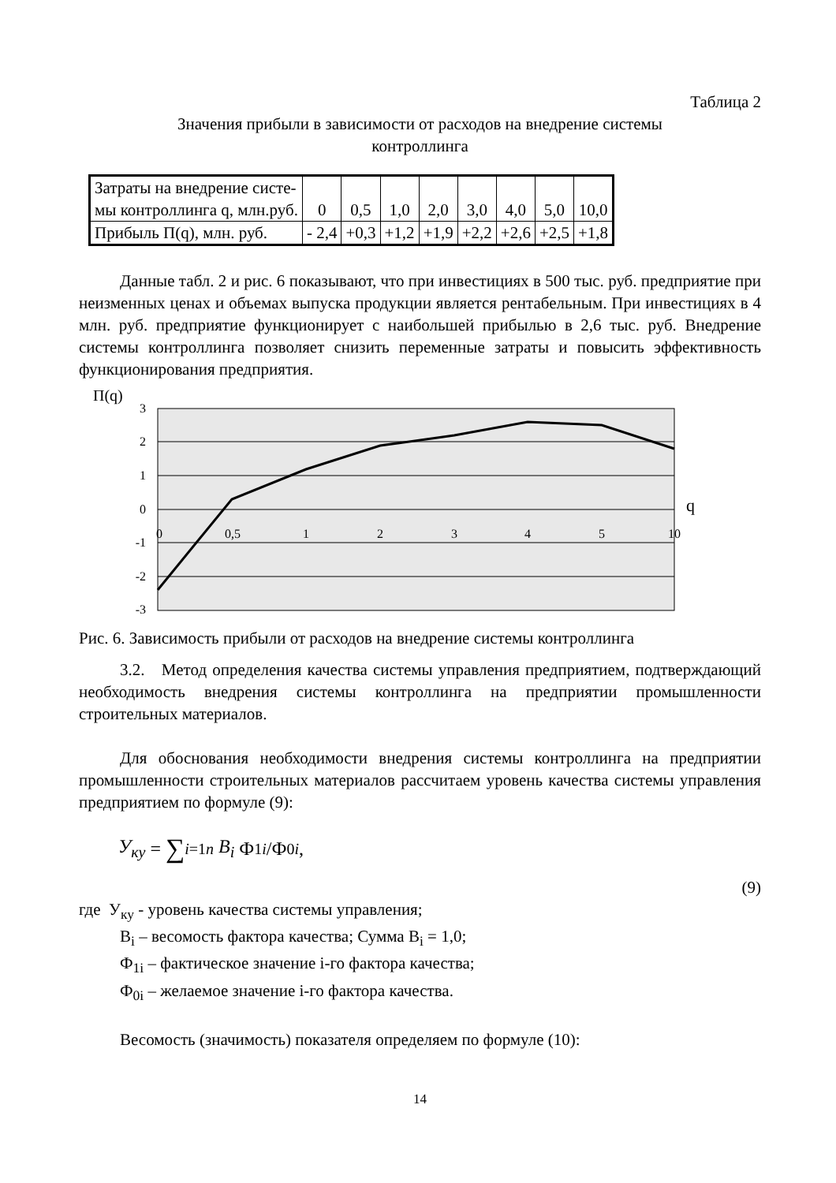Таблица 2
Значения прибыли в зависимости от расходов на внедрение системы
контроллинга
| Затраты на внедрение систе- мы контроллинга q, млн.руб. | 0 | 0,5 | 1,0 | 2,0 | 3,0 | 4,0 | 5,0 | 10,0 |
| Прибыль П(q), млн. руб. | - 2,4 | +0,3 | +1,2 | +1,9 | +2,2 | +2,6 | +2,5 | +1,8 |
Данные табл. 2 и рис. 6 показывают, что при инвестициях в 500 тыс. руб. предприятие при неизменных ценах и объемах выпуска продукции является рентабельным. При инвестициях в 4 млн. руб. предприятие функционирует с наибольшей прибылью в 2,6 тыс. руб. Внедрение системы контроллинга позволяет снизить переменные затраты и повысить эффективность функционирования предприятия.
П(q)
3
2
1
0
-1
-2
-3
0
0,5
1
2
3
4
5
10
q
Рис. 6. Зависимость прибыли от расходов на внедрение системы контроллинга
3.2. Метод определения качества системы управления предприятием, подтверждающий необходимость внедрения системы контроллинга на предприятии промышленности строительных материалов.
Для обоснования необходимости внедрения системы контроллинга на предприятии промышленности строительных материалов рассчитаем уровень качества системы управления предприятием по формуле (9):
У<sub>ку</sub> = ∑<sub>i=1</sub><sup>n</sup> B<sub>i</sub> Ф<sub>1i</sub> /Ф<sub>0i</sub>,
(9)
где У<sub>ку</sub> - уровень качества системы управления;
В<sub>i</sub> – весомость фактора качества; Сумма В<sub>i</sub> = 1,0;
Ф<sub>1i</sub> – фактическое значение i-го фактора качества;
Ф<sub>0i</sub> – желаемое значение i-го фактора качества.
Весомость (значимость) показателя определяем по формуле (10):
14